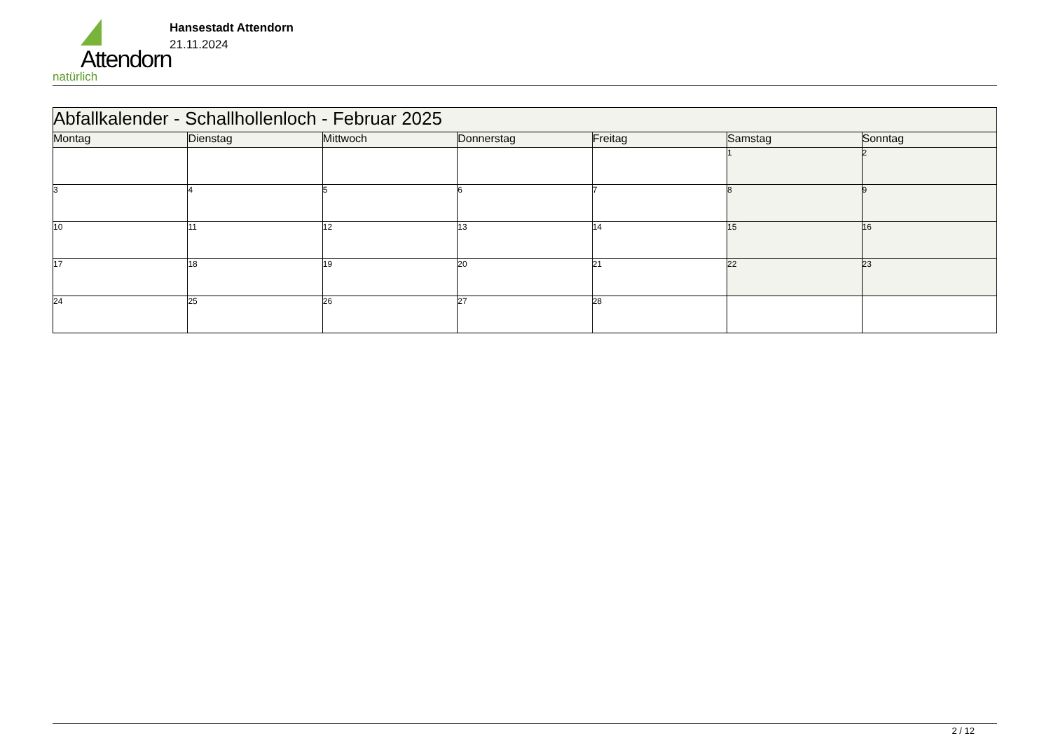Attendorn
natürlich
Hansestadt Attendorn
21.11.2024
| Abfallkalender - Schallhollenloch - Februar 2025 | | | | | | |
| --- | --- | --- | --- | --- | --- | --- |
| Montag | Dienstag | Mittwoch | Donnerstag | Freitag | Samstag | Sonntag |
| | | | | | 1 | 2 |
| 3 | 4 | 5 | 6 | 7 | 8 | 9 |
| 10 | 11 | 12 | 13 | 14 | 15 | 16 |
| 17 | 18 | 19 | 20 | 21 | 22 | 23 |
| 24 | 25 | 26 | 27 | 28 | | |
2 / 12